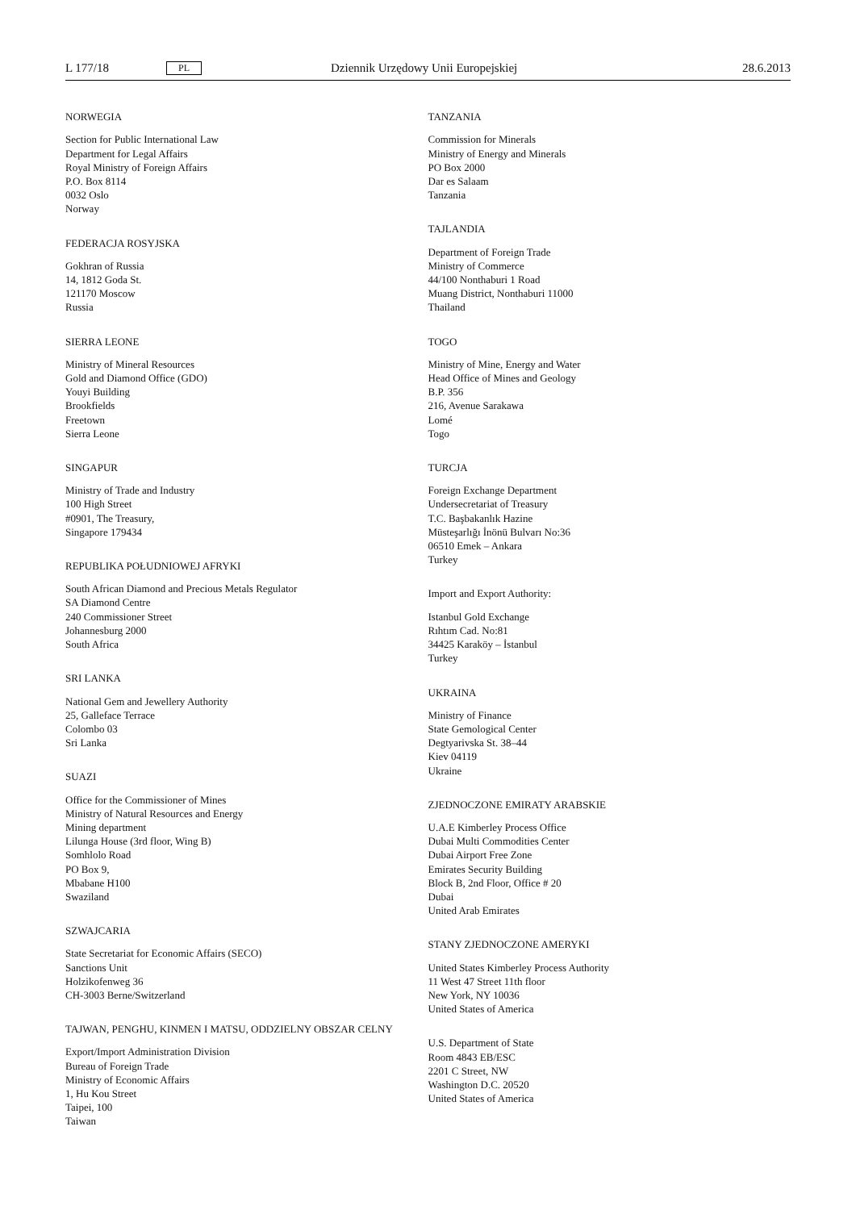L 177/18 PL Dziennik Urzędowy Unii Europejskiej 28.6.2013
NORWEGIA
Section for Public International Law
Department for Legal Affairs
Royal Ministry of Foreign Affairs
P.O. Box 8114
0032 Oslo
Norway
FEDERACJA ROSYJSKA
Gokhran of Russia
14, 1812 Goda St.
121170 Moscow
Russia
SIERRA LEONE
Ministry of Mineral Resources
Gold and Diamond Office (GDO)
Youyi Building
Brookfields
Freetown
Sierra Leone
SINGAPUR
Ministry of Trade and Industry
100 High Street
#0901, The Treasury,
Singapore 179434
REPUBLIKA POŁUDNIOWEJ AFRYKI
South African Diamond and Precious Metals Regulator
SA Diamond Centre
240 Commissioner Street
Johannesburg 2000
South Africa
SRI LANKA
National Gem and Jewellery Authority
25, Galleface Terrace
Colombo 03
Sri Lanka
SUAZI
Office for the Commissioner of Mines
Ministry of Natural Resources and Energy
Mining department
Lilunga House (3rd floor, Wing B)
Somhlolo Road
PO Box 9,
Mbabane H100
Swaziland
SZWAJCARIA
State Secretariat for Economic Affairs (SECO)
Sanctions Unit
Holzikofenweg 36
CH-3003 Berne/Switzerland
TAJWAN, PENGHU, KINMEN I MATSU, ODDZIELNY OBSZAR CELNY
Export/Import Administration Division
Bureau of Foreign Trade
Ministry of Economic Affairs
1, Hu Kou Street
Taipei, 100
Taiwan
TANZANIA
Commission for Minerals
Ministry of Energy and Minerals
PO Box 2000
Dar es Salaam
Tanzania
TAJLANDIA
Department of Foreign Trade
Ministry of Commerce
44/100 Nonthaburi 1 Road
Muang District, Nonthaburi 11000
Thailand
TOGO
Ministry of Mine, Energy and Water
Head Office of Mines and Geology
B.P. 356
216, Avenue Sarakawa
Lomé
Togo
TURCJA
Foreign Exchange Department
Undersecretariat of Treasury
T.C. Başbakanlık Hazine
Müsteşarlığı İnönü Bulvarı No:36
06510 Emek – Ankara
Turkey
Import and Export Authority:
Istanbul Gold Exchange
Rıhtım Cad. No:81
34425 Karaköy – İstanbul
Turkey
UKRAINA
Ministry of Finance
State Gemological Center
Degtyarivska St. 38–44
Kiev 04119
Ukraine
ZJEDNOCZONE EMIRATY ARABSKIE
U.A.E Kimberley Process Office
Dubai Multi Commodities Center
Dubai Airport Free Zone
Emirates Security Building
Block B, 2nd Floor, Office # 20
Dubai
United Arab Emirates
STANY ZJEDNOCZONE AMERYKI
United States Kimberley Process Authority
11 West 47 Street 11th floor
New York, NY 10036
United States of America
U.S. Department of State
Room 4843 EB/ESC
2201 C Street, NW
Washington D.C. 20520
United States of America